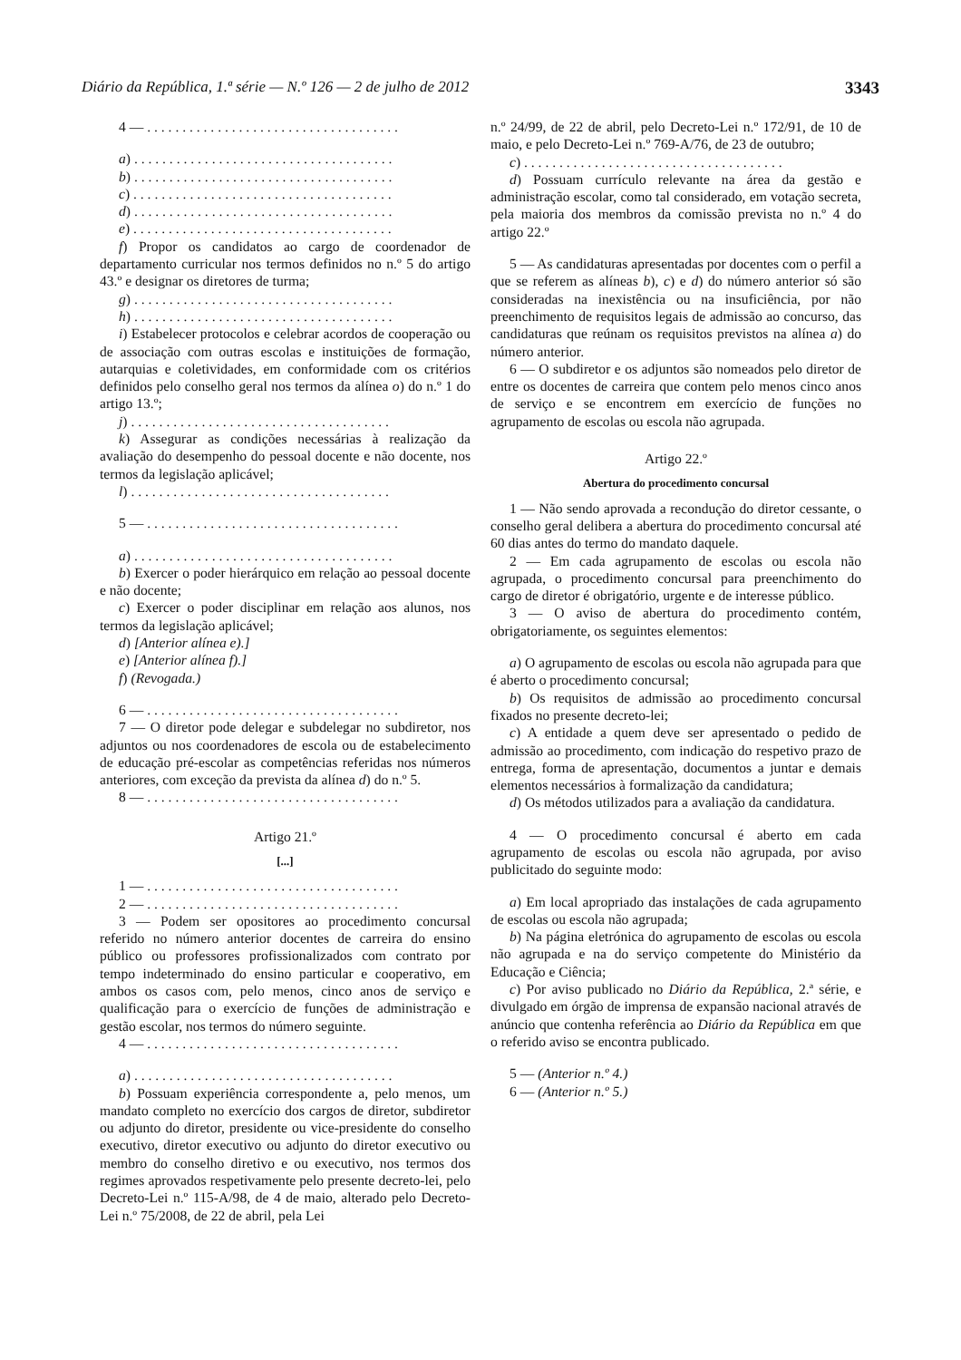Diário da República, 1.ª série — N.º 126 — 2 de julho de 2012 3343
4 — . . . . . . . . . . . . . . . . . . . . . . . . . . . . . . . . . . . .
a) . . . . . . . . . . . . . . . . . . . . . . . . . . . . . . . . . . . . .
b) . . . . . . . . . . . . . . . . . . . . . . . . . . . . . . . . . . . . .
c) . . . . . . . . . . . . . . . . . . . . . . . . . . . . . . . . . . . . .
d) . . . . . . . . . . . . . . . . . . . . . . . . . . . . . . . . . . . . .
e) . . . . . . . . . . . . . . . . . . . . . . . . . . . . . . . . . . . . .
f) Propor os candidatos ao cargo de coordenador de departamento curricular nos termos definidos no n.º 5 do artigo 43.º e designar os diretores de turma;
g) . . . . . . . . . . . . . . . . . . . . . . . . . . . . . . . . . . . . .
h) . . . . . . . . . . . . . . . . . . . . . . . . . . . . . . . . . . . . .
i) Estabelecer protocolos e celebrar acordos de cooperação ou de associação com outras escolas e instituições de formação, autarquias e coletividades, em conformidade com os critérios definidos pelo conselho geral nos termos da alínea o) do n.º 1 do artigo 13.º;
j) . . . . . . . . . . . . . . . . . . . . . . . . . . . . . . . . . . . . .
k) Assegurar as condições necessárias à realização da avaliação do desempenho do pessoal docente e não docente, nos termos da legislação aplicável;
l) . . . . . . . . . . . . . . . . . . . . . . . . . . . . . . . . . . . . .
5 — . . . . . . . . . . . . . . . . . . . . . . . . . . . . . . . . . . . .
a) . . . . . . . . . . . . . . . . . . . . . . . . . . . . . . . . . . . . .
b) Exercer o poder hierárquico em relação ao pessoal docente e não docente;
c) Exercer o poder disciplinar em relação aos alunos, nos termos da legislação aplicável;
d) [Anterior alínea e).]
e) [Anterior alínea f).]
f) (Revogada.)
6 — . . . . . . . . . . . . . . . . . . . . . . . . . . . . . . . . . . . .
7 — O diretor pode delegar e subdelegar no subdiretor, nos adjuntos ou nos coordenadores de escola ou de estabelecimento de educação pré-escolar as competências referidas nos números anteriores, com exceção da prevista da alínea d) do n.º 5.
8 — . . . . . . . . . . . . . . . . . . . . . . . . . . . . . . . . . . . .
Artigo 21.º
[...]
1 — . . . . . . . . . . . . . . . . . . . . . . . . . . . . . . . . . . . .
2 — . . . . . . . . . . . . . . . . . . . . . . . . . . . . . . . . . . . .
3 — Podem ser opositores ao procedimento concursal referido no número anterior docentes de carreira do ensino público ou professores profissionalizados com contrato por tempo indeterminado do ensino particular e cooperativo, em ambos os casos com, pelo menos, cinco anos de serviço e qualificação para o exercício de funções de administração e gestão escolar, nos termos do número seguinte.
4 — . . . . . . . . . . . . . . . . . . . . . . . . . . . . . . . . . . . .
a) . . . . . . . . . . . . . . . . . . . . . . . . . . . . . . . . . . . . .
b) Possuam experiência correspondente a, pelo menos, um mandato completo no exercício dos cargos de diretor, subdiretor ou adjunto do diretor, presidente ou vice-presidente do conselho executivo, diretor executivo ou adjunto do diretor executivo ou membro do conselho diretivo e ou executivo, nos termos dos regimes aprovados respetivamente pelo presente decreto-lei, pelo Decreto-Lei n.º 115-A/98, de 4 de maio, alterado pelo Decreto-Lei n.º 75/2008, de 22 de abril, pela Lei
n.º 24/99, de 22 de abril, pelo Decreto-Lei n.º 172/91, de 10 de maio, e pelo Decreto-Lei n.º 769-A/76, de 23 de outubro;
c) . . . . . . . . . . . . . . . . . . . . . . . . . . . . . . . . . . . . .
d) Possuam currículo relevante na área da gestão e administração escolar, como tal considerado, em votação secreta, pela maioria dos membros da comissão prevista no n.º 4 do artigo 22.º
5 — As candidaturas apresentadas por docentes com o perfil a que se referem as alíneas b), c) e d) do número anterior só são consideradas na inexistência ou na insuficiência, por não preenchimento de requisitos legais de admissão ao concurso, das candidaturas que reúnam os requisitos previstos na alínea a) do número anterior.
6 — O subdiretor e os adjuntos são nomeados pelo diretor de entre os docentes de carreira que contem pelo menos cinco anos de serviço e se encontrem em exercício de funções no agrupamento de escolas ou escola não agrupada.
Artigo 22.º
Abertura do procedimento concursal
1 — Não sendo aprovada a recondução do diretor cessante, o conselho geral delibera a abertura do procedimento concursal até 60 dias antes do termo do mandato daquele.
2 — Em cada agrupamento de escolas ou escola não agrupada, o procedimento concursal para preenchimento do cargo de diretor é obrigatório, urgente e de interesse público.
3 — O aviso de abertura do procedimento contém, obrigatoriamente, os seguintes elementos:
a) O agrupamento de escolas ou escola não agrupada para que é aberto o procedimento concursal;
b) Os requisitos de admissão ao procedimento concursal fixados no presente decreto-lei;
c) A entidade a quem deve ser apresentado o pedido de admissão ao procedimento, com indicação do respetivo prazo de entrega, forma de apresentação, documentos a juntar e demais elementos necessários à formalização da candidatura;
d) Os métodos utilizados para a avaliação da candidatura.
4 — O procedimento concursal é aberto em cada agrupamento de escolas ou escola não agrupada, por aviso publicitado do seguinte modo:
a) Em local apropriado das instalações de cada agrupamento de escolas ou escola não agrupada;
b) Na página eletrónica do agrupamento de escolas ou escola não agrupada e na do serviço competente do Ministério da Educação e Ciência;
c) Por aviso publicado no Diário da República, 2.ª série, e divulgado em órgão de imprensa de expansão nacional através de anúncio que contenha referência ao Diário da República em que o referido aviso se encontra publicado.
5 — (Anterior n.º 4.)
6 — (Anterior n.º 5.)